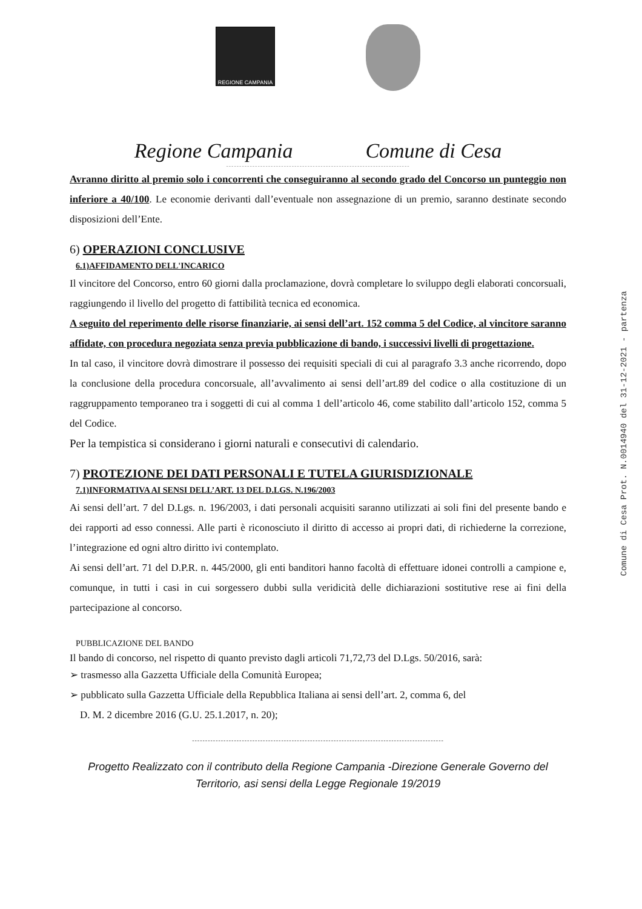REGIONE CAMPANIA
Regione Campania Comune di Cesa
----------------------------------------------------------------------
Avranno diritto al premio solo i concorrenti che conseguiranno al secondo grado del Concorso un punteggio non inferiore a 40/100. Le economie derivanti dall’eventuale non assegnazione di un premio, saranno destinate secondo disposizioni dell’Ente.
6) OPERAZIONI CONCLUSIVE
6.1)AFFIDAMENTO DELL'INCARICO
Il vincitore del Concorso, entro 60 giorni dalla proclamazione, dovrà completare lo sviluppo degli elaborati concorsuali, raggiungendo il livello del progetto di fattibilità tecnica ed economica.
A seguito del reperimento delle risorse finanziarie, ai sensi dell’art. 152 comma 5 del Codice, al vincitore saranno affidate, con procedura negoziata senza previa pubblicazione di bando, i successivi livelli di progettazione.
In tal caso, il vincitore dovrà dimostrare il possesso dei requisiti speciali di cui al paragrafo 3.3 anche ricorrendo, dopo la conclusione della procedura concorsuale, all’avvalimento ai sensi dell’art.89 del codice o alla costituzione di un raggruppamento temporaneo tra i soggetti di cui al comma 1 dell’articolo 46, come stabilito dall’articolo 152, comma 5 del Codice.
Per la tempistica si considerano i giorni naturali e consecutivi di calendario.
7) PROTEZIONE DEI DATI PERSONALI E TUTELA GIURISDIZIONALE
7.1)INFORMATIVA AI SENSI DELL’ART. 13 DEL D.LGS. N.196/2003
Ai sensi dell’art. 7 del D.Lgs. n. 196/2003, i dati personali acquisiti saranno utilizzati ai soli fini del presente bando e dei rapporti ad esso connessi. Alle parti è riconosciuto il diritto di accesso ai propri dati, di richiederne la correzione, l’integrazione ed ogni altro diritto ivi contemplato.
Ai sensi dell’art. 71 del D.P.R. n. 445/2000, gli enti banditori hanno facoltà di effettuare idonei controlli a campione e, comunque, in tutti i casi in cui sorgessero dubbi sulla veridicità delle dichiarazioni sostitutive rese ai fini della partecipazione al concorso.
PUBBLICAZIONE DEL BANDO
Il bando di concorso, nel rispetto di quanto previsto dagli articoli 71,72,73 del D.Lgs. 50/2016, sarà:
➢ trasmesso alla Gazzetta Ufficiale della Comunità Europea;
➢ pubblicato sulla Gazzetta Ufficiale della Repubblica Italiana ai sensi dell’art. 2, comma 6, del
D. M. 2 dicembre 2016 (G.U. 25.1.2017, n. 20);
------------------------------------------------------------------------------------------------
Progetto Realizzato con il contributo della Regione Campania -Direzione Generale Governo del Territorio, asi sensi della Legge Regionale 19/2019
Comune di Cesa Prot. N.0014940 del 31-12-2021 - partenza